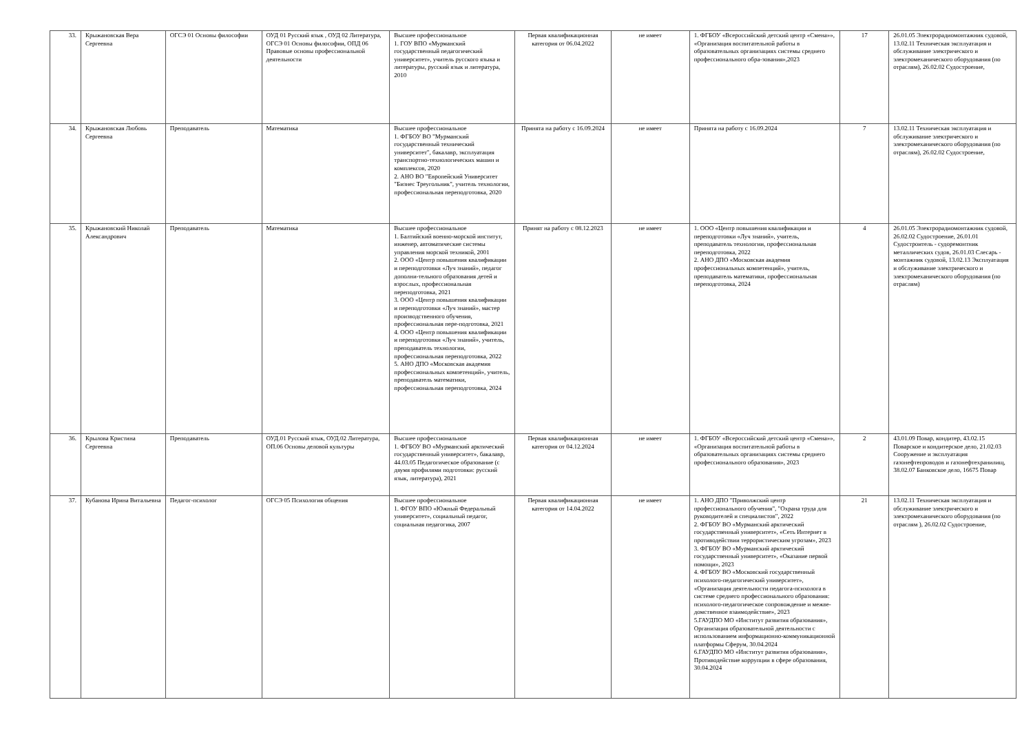| 33. | Крыжановская Вера Сергеевна | ОГСЭ 01 Основы философии | ОУД 01 Русский язык , ОУД 02 Литература, ОГСЭ 01 Основы философии, ОПД 06 Правовые основы профессиональной деятельности | Высшее профессиональное 1. ГОУ ВПО «Мурманский государственный педагогический университет», учитель русского языка и литературы, русский язык и литература, 2010 | Первая квалификационная категория от 06.04.2022 | не имеет | 1. ФГБОУ «Всероссийский детский центр «Смена»», «Организация воспитательной работы в образовательных организациях системы среднего профессионального обра-зования»,2023 | 17 | 26.01.05 Электрорадиомонтажник судовой, 13.02.11 Техническая эксплуатация и обслуживание электрического и электромеханического оборудования (по отраслям), 26.02.02 Судостроение, |
| 34. | Крыжановская Любовь Сергеевна | Преподаватель | Математика | Высшее профессиональное 1. ФГБОУ ВО "Мурманский государственный технический университет", бакалавр, эксплуатация транспортно-технологических машин и комплексов, 2020 2. АНО ВО "Европейский Университет "Бизнес Треугольник", учитель технологии, профессиональная переподготовка, 2020 | Принята на работу с 16.09.2024 | не имеет | Принята на работу с 16.09.2024 | 7 | 13.02.11 Техническая эксплуатация и обслуживание электрического и электромеханического оборудования (по отраслям), 26.02.02 Судостроение, |
| 35. | Крыжановский Николай Александрович | Преподаватель | Математика | Высшее профессиональное 1. Балтийский военно-морской институт, инженер, автоматические системы управления морской техникой, 2001 2. ООО «Центр повышения квалификации и переподготовки «Луч знаний», педагог дополни-тельного образования детей и взрослых, профессиональная переподготовка, 2021 3. ООО «Центр повышения квалификации и переподготовки «Луч знаний», мастер производственного обучения, профессиональная пере-подготовка, 2021 4. ООО «Центр повышения квалификации и переподготовки «Луч знаний», учитель, преподаватель технологии, профессиональная переподготовка, 2022 5. АНО ДПО «Московская академия профессиональных компетенций», учитель, преподаватель математики, профессиональная переподготовка, 2024 | Принят на работу с 08.12.2023 | не имеет | 1. ООО «Центр повышения квалификации и переподготовки «Луч знаний», учитель, преподаватель технологии, профессиональная переподготовка, 2022 2. АНО ДПО «Московская академия профессиональных компетенций», учитель, преподаватель математики, профессиональная переподготовка, 2024 | 4 | 26.01.05 Электрорадиомонтажник судовой, 26.02.02 Судостроение, 26.01.01 Судостроитель - судоремонтник металлических судов, 26.01.03 Слесарь - монтажник судовой, 13.02.13 Эксплуатация и обслуживание электрического и электромеханического оборудования (по отраслям) |
| 36. | Крылова Кристина Сергеевна | Преподаватель | ОУД.01 Русский язык, ОУД.02 Литература, ОП.06 Основы деловой культуры | Высшее профессиональное 1. ФГБОУ ВО «Мурманский арктический государственный университет», бакалавр, 44.03.05 Педагогическое образование (с двумя профилями подготовки: русский язык, литература), 2021 | Первая квалификационная категория от 04.12.2024 | не имеет | 1. ФГБОУ «Всероссийский детский центр «Смена»», «Организация воспитательной работы в образовательных организациях системы среднего профессионального образования», 2023 | 2 | 43.01.09 Повар, кондитер, 43.02.15 Поварское и кондитерское дело, 21.02.03 Сооружение и эксплуатация газонефтепроводов и газонефтехранилищ, 38.02.07 Банковское дело, 16675 Повар |
| 37. | Кубанова Ирина Витальевна | Педагог-психолог | ОГСЭ 05 Психология общения | Высшее профессиональное 1. ФГОУ ВПО «Южный Федеральный университет», социальный педагог, социальная педагогика, 2007 | Первая квалификационная категория от 14.04.2022 | не имеет | 1. АНО ДПО "Приволжский центр профессионального обучения", "Охрана труда для руководителей и специалистов", 2022 2. ФГБОУ ВО «Мурманский арктический государственный университет», «Сеть Интернет в противодействии террористическим угрозам», 2023 3. ФГБОУ ВО «Мурманский арктический государственный университет», «Оказание первой помощи», 2023 4. ФГБОУ ВО «Московский государственный психолого-педагогический университет», «Организация деятельности педагога-психолога в системе среднего профессионального образования: психолого-педагогическое сопровождение и межве-домственное взаимодействие», 2023 5.ГАУДПО МО «Институт развития образования», Организация образовательной деятельности с использованием информационно-коммуникационной платформы Сферум, 30.04.2024 6.ГАУДПО МО «Институт развития образования», Противодействие коррупции в сфере образования, 30.04.2024 | 21 | 13.02.11 Техническая эксплуатация и обслуживание электрического и электромеханического оборудования (по отраслям ), 26.02.02 Судостроение, |